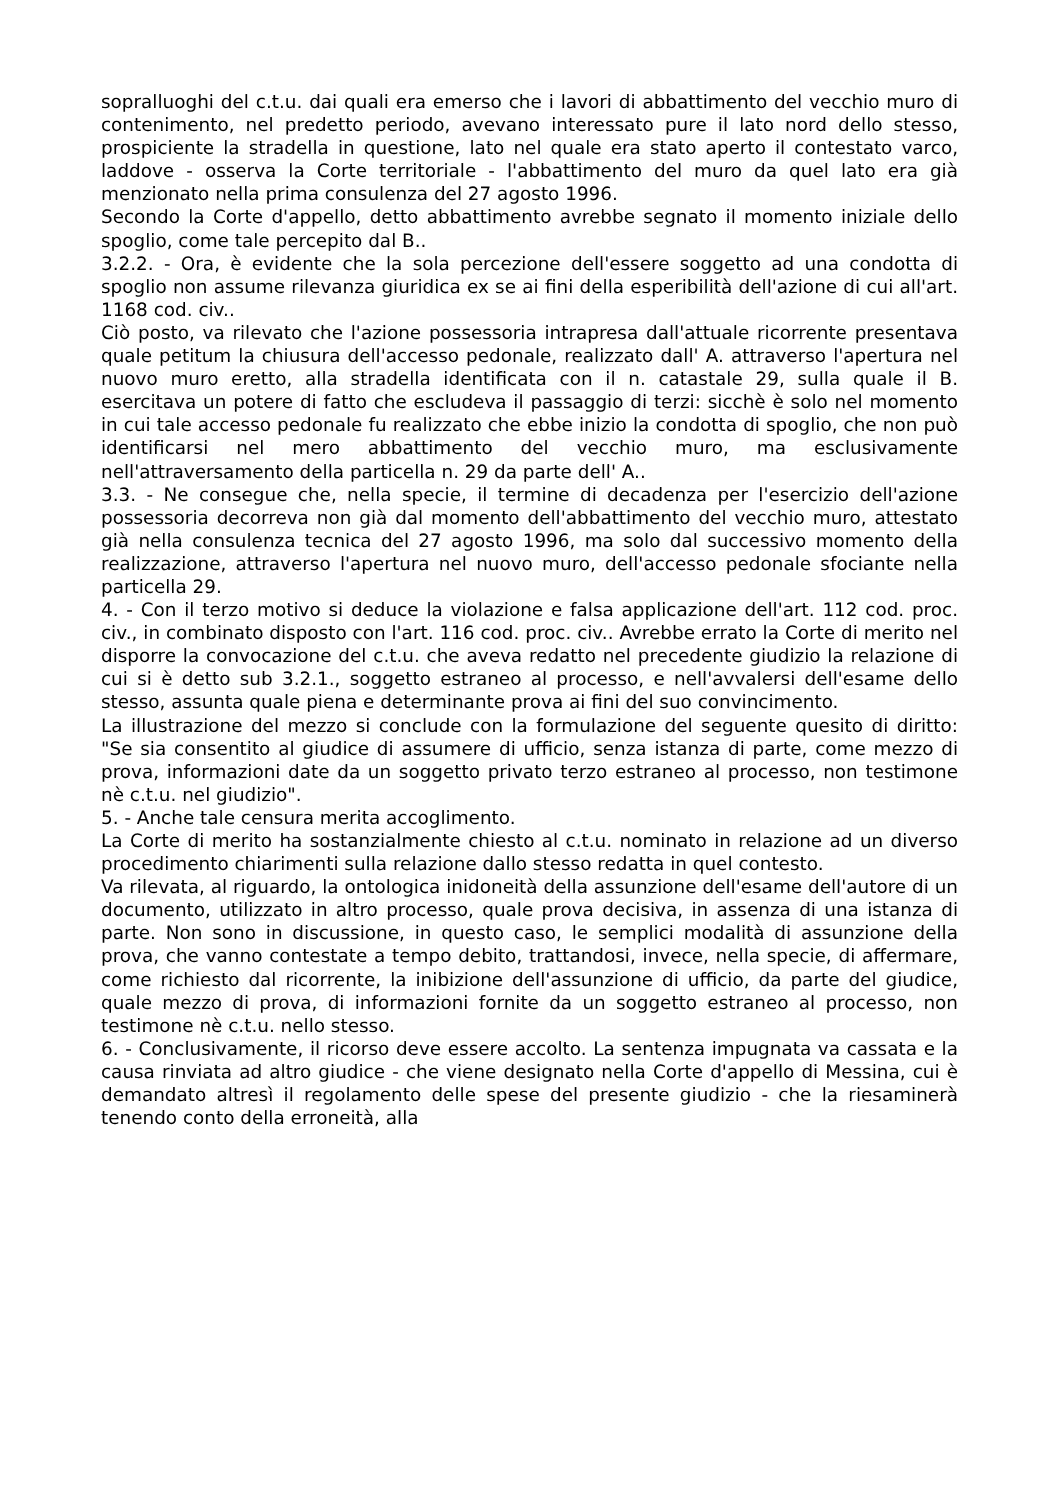sopralluoghi del c.t.u. dai quali era emerso che i lavori di abbattimento del vecchio muro di contenimento, nel predetto periodo, avevano interessato pure il lato nord dello stesso, prospiciente la stradella in questione, lato nel quale era stato aperto il contestato varco, laddove - osserva la Corte territoriale - l'abbattimento del muro da quel lato era già menzionato nella prima consulenza del 27 agosto 1996.
Secondo la Corte d'appello, detto abbattimento avrebbe segnato il momento iniziale dello spoglio, come tale percepito dal B..
3.2.2. - Ora, è evidente che la sola percezione dell'essere soggetto ad una condotta di spoglio non assume rilevanza giuridica ex se ai fini della esperibilità dell'azione di cui all'art. 1168 cod. civ..
Ciò posto, va rilevato che l'azione possessoria intrapresa dall'attuale ricorrente presentava quale petitum la chiusura dell'accesso pedonale, realizzato dall' A. attraverso l'apertura nel nuovo muro eretto, alla stradella identificata con il n. catastale 29, sulla quale il B. esercitava un potere di fatto che escludeva il passaggio di terzi: sicchè è solo nel momento in cui tale accesso pedonale fu realizzato che ebbe inizio la condotta di spoglio, che non può identificarsi nel mero abbattimento del vecchio muro, ma esclusivamente nell'attraversamento della particella n. 29 da parte dell' A..
3.3. - Ne consegue che, nella specie, il termine di decadenza per l'esercizio dell'azione possessoria decorreva non già dal momento dell'abbattimento del vecchio muro, attestato già nella consulenza tecnica del 27 agosto 1996, ma solo dal successivo momento della realizzazione, attraverso l'apertura nel nuovo muro, dell'accesso pedonale sfociante nella particella 29.
4. - Con il terzo motivo si deduce la violazione e falsa applicazione dell'art. 112 cod. proc. civ., in combinato disposto con l'art. 116 cod. proc. civ.. Avrebbe errato la Corte di merito nel disporre la convocazione del c.t.u. che aveva redatto nel precedente giudizio la relazione di cui si è detto sub 3.2.1., soggetto estraneo al processo, e nell'avvalersi dell'esame dello stesso, assunta quale piena e determinante prova ai fini del suo convincimento.
La illustrazione del mezzo si conclude con la formulazione del seguente quesito di diritto: "Se sia consentito al giudice di assumere di ufficio, senza istanza di parte, come mezzo di prova, informazioni date da un soggetto privato terzo estraneo al processo, non testimone nè c.t.u. nel giudizio".
5. - Anche tale censura merita accoglimento.
La Corte di merito ha sostanzialmente chiesto al c.t.u. nominato in relazione ad un diverso procedimento chiarimenti sulla relazione dallo stesso redatta in quel contesto.
Va rilevata, al riguardo, la ontologica inidoneità della assunzione dell'esame dell'autore di un documento, utilizzato in altro processo, quale prova decisiva, in assenza di una istanza di parte. Non sono in discussione, in questo caso, le semplici modalità di assunzione della prova, che vanno contestate a tempo debito, trattandosi, invece, nella specie, di affermare, come richiesto dal ricorrente, la inibizione dell'assunzione di ufficio, da parte del giudice, quale mezzo di prova, di informazioni fornite da un soggetto estraneo al processo, non testimone nè c.t.u. nello stesso.
6. - Conclusivamente, il ricorso deve essere accolto. La sentenza impugnata va cassata e la causa rinviata ad altro giudice - che viene designato nella Corte d'appello di Messina, cui è demandato altresì il regolamento delle spese del presente giudizio - che la riesaminerà tenendo conto della erroneità, alla